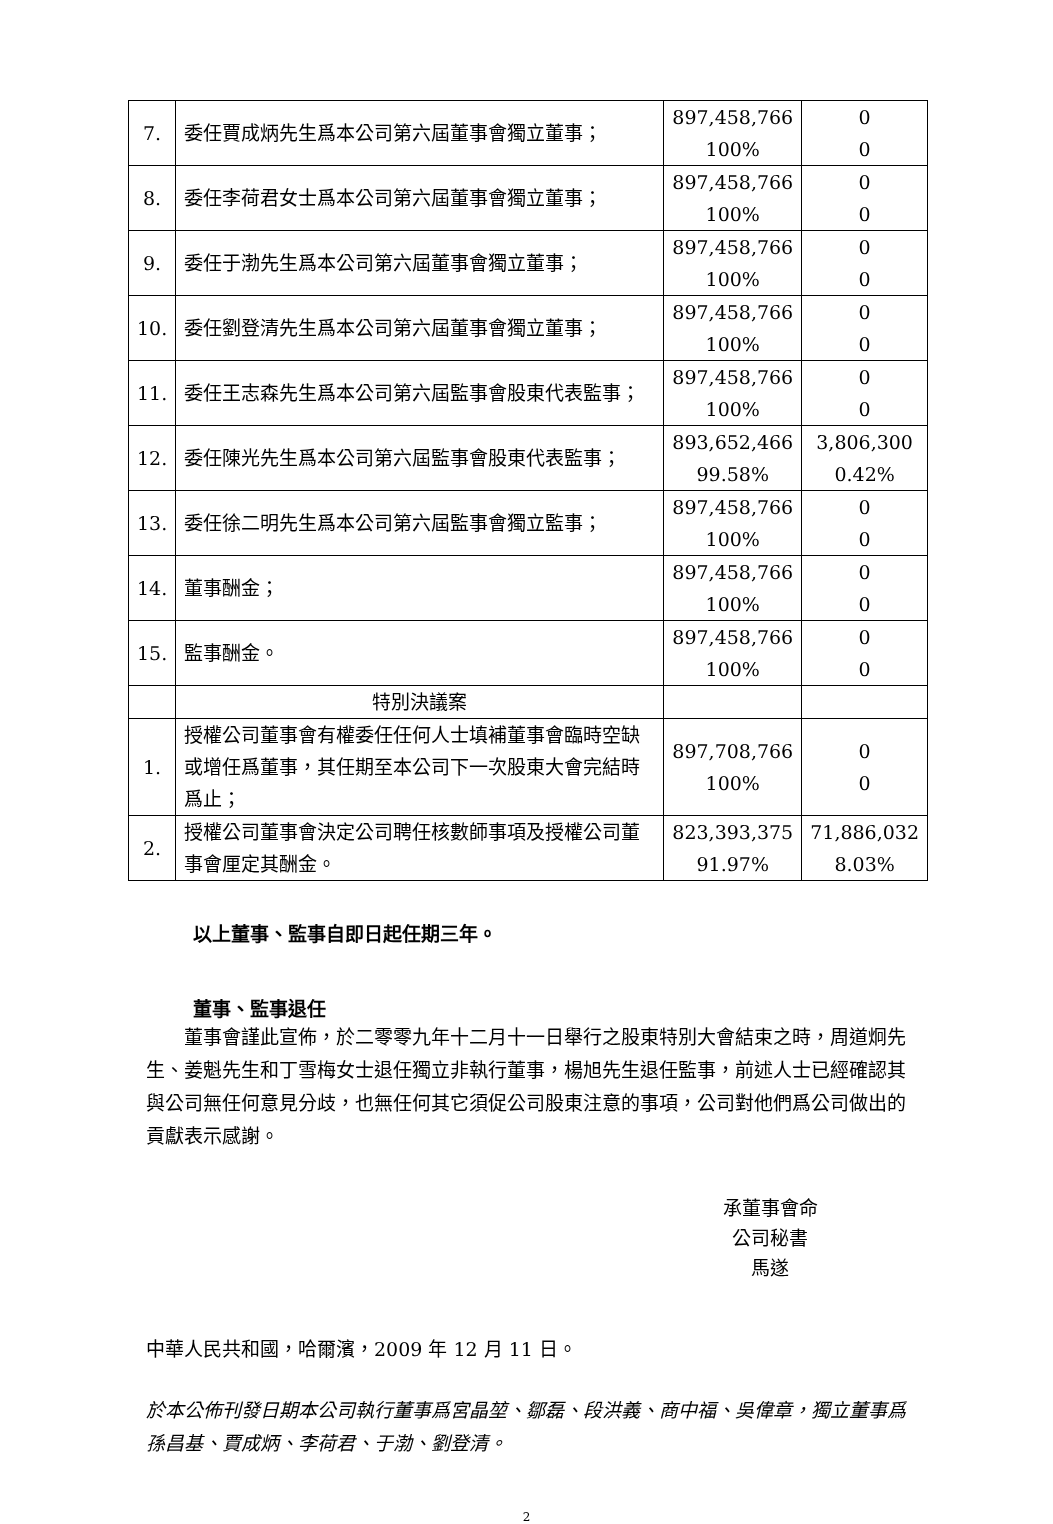| 7. | 委任賈成炳先生爲本公司第六屆董事會獨立董事； | 897,458,766 100% | 0 0 |
| 8. | 委任李荷君女士爲本公司第六屆董事會獨立董事； | 897,458,766 100% | 0 0 |
| 9. | 委任于渤先生爲本公司第六屆董事會獨立董事； | 897,458,766 100% | 0 0 |
| 10. | 委任劉登清先生爲本公司第六屆董事會獨立董事； | 897,458,766 100% | 0 0 |
| 11. | 委任王志森先生爲本公司第六屆監事會股東代表監事； | 897,458,766 100% | 0 0 |
| 12. | 委任陳光先生爲本公司第六屆監事會股東代表監事； | 893,652,466 99.58% | 3,806,300 0.42% |
| 13. | 委任徐二明先生爲本公司第六屆監事會獨立監事； | 897,458,766 100% | 0 0 |
| 14. | 董事酬金； | 897,458,766 100% | 0 0 |
| 15. | 監事酬金。 | 897,458,766 100% | 0 0 |
| | 特別決議案 | | |
| 1. | 授權公司董事會有權委任任何人士填補董事會臨時空缺或增任爲董事，其任期至本公司下一次股東大會完結時爲止； | 897,708,766 100% | 0 0 |
| 2. | 授權公司董事會決定公司聘任核數師事項及授權公司董事會厘定其酬金。 | 823,393,375 91.97% | 71,886,032 8.03% |
以上董事、監事自即日起任期三年。
董事、監事退任
　　董事會謹此宣佈，於二零零九年十二月十一日舉行之股東特別大會結束之時，周道炯先生、姜魁先生和丁雪梅女士退任獨立非執行董事，楊旭先生退任監事，前述人士已經確認其與公司無任何意見分歧，也無任何其它須促公司股東注意的事項，公司對他們爲公司做出的貢獻表示感謝。
承董事會命
公司秘書
馬遂
中華人民共和國，哈爾濱，2009 年 12 月 11 日。
於本公佈刊發日期本公司執行董事爲宮晶堃、鄒磊、段洪義、商中福、吳偉章，獨立董事爲孫昌基、賈成炳、李荷君、于渤、劉登清。
2